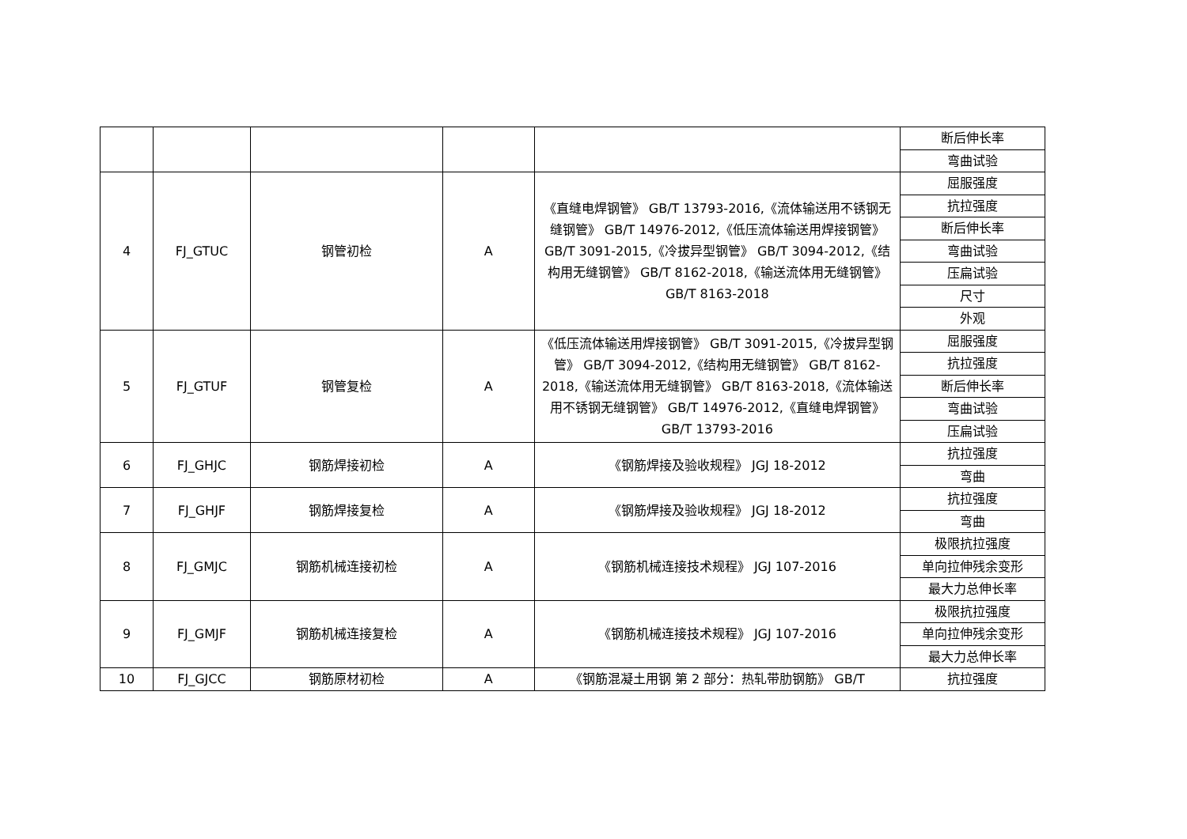| | | | | | 断后伸长率 |
| | | | | | 弯曲试验 |
| 4 | FJ_GTUC | 钢管初检 | A | 《直缝电焊钢管》 GB/T 13793-2016,《流体输送用不锈钢无缝钢管》 GB/T 14976-2012,《低压流体输送用焊接钢管》 GB/T 3091-2015,《冷拔异型钢管》 GB/T 3094-2012,《结构用无缝钢管》 GB/T 8162-2018,《输送流体用无缝钢管》 GB/T 8163-2018 | 屈服强度 |
| | | | | | 抗拉强度 |
| | | | | | 断后伸长率 |
| | | | | | 弯曲试验 |
| | | | | | 压扁试验 |
| | | | | | 尺寸 |
| | | | | | 外观 |
| 5 | FJ_GTUF | 钢管复检 | A | 《低压流体输送用焊接钢管》 GB/T 3091-2015,《冷拔异型钢管》 GB/T 3094-2012,《结构用无缝钢管》 GB/T 8162-2018,《输送流体用无缝钢管》 GB/T 8163-2018,《流体输送用不锈钢无缝钢管》 GB/T 14976-2012,《直缝电焊钢管》 GB/T 13793-2016 | 屈服强度 |
| | | | | | 抗拉强度 |
| | | | | | 断后伸长率 |
| | | | | | 弯曲试验 |
| | | | | | 压扁试验 |
| 6 | FJ_GHJC | 钢筋焊接初检 | A | 《钢筋焊接及验收规程》 JGJ 18-2012 | 抗拉强度 |
| | | | | | 弯曲 |
| 7 | FJ_GHJF | 钢筋焊接复检 | A | 《钢筋焊接及验收规程》 JGJ 18-2012 | 抗拉强度 |
| | | | | | 弯曲 |
| 8 | FJ_GMJC | 钢筋机械连接初检 | A | 《钢筋机械连接技术规程》 JGJ 107-2016 | 极限抗拉强度 |
| | | | | | 单向拉伸残余变形 |
| | | | | | 最大力总伸长率 |
| 9 | FJ_GMJF | 钢筋机械连接复检 | A | 《钢筋机械连接技术规程》 JGJ 107-2016 | 极限抗拉强度 |
| | | | | | 单向拉伸残余变形 |
| | | | | | 最大力总伸长率 |
| 10 | FJ_GJCC | 钢筋原材初检 | A | 《钢筋混凝土用钢 第 2 部分：热轧带肋钢筋》 GB/T | 抗拉强度 |